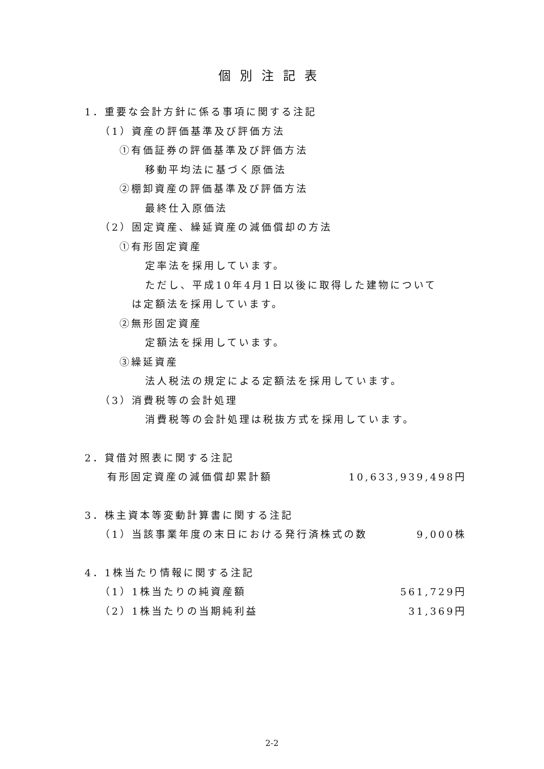個別注記表
1．重要な会計方針に係る事項に関する注記
（1）資産の評価基準及び評価方法
①有価証券の評価基準及び評価方法
移動平均法に基づく原価法
②棚卸資産の評価基準及び評価方法
最終仕入原価法
（2）固定資産、繰延資産の減価償却の方法
①有形固定資産
定率法を採用しています。
ただし、平成10年4月1日以後に取得した建物について
は定額法を採用しています。
②無形固定資産
定額法を採用しています。
③繰延資産
法人税法の規定による定額法を採用しています。
（3）消費税等の会計処理
消費税等の会計処理は税抜方式を採用しています。
2．貸借対照表に関する注記
有形固定資産の減価償却累計額 10,633,939,498円
3．株主資本等変動計算書に関する注記
（1）当該事業年度の末日における発行済株式の数 9,000株
4．1株当たり情報に関する注記
（1）1株当たりの純資産額 561,729円
（2）1株当たりの当期純利益 31,369円
2-2